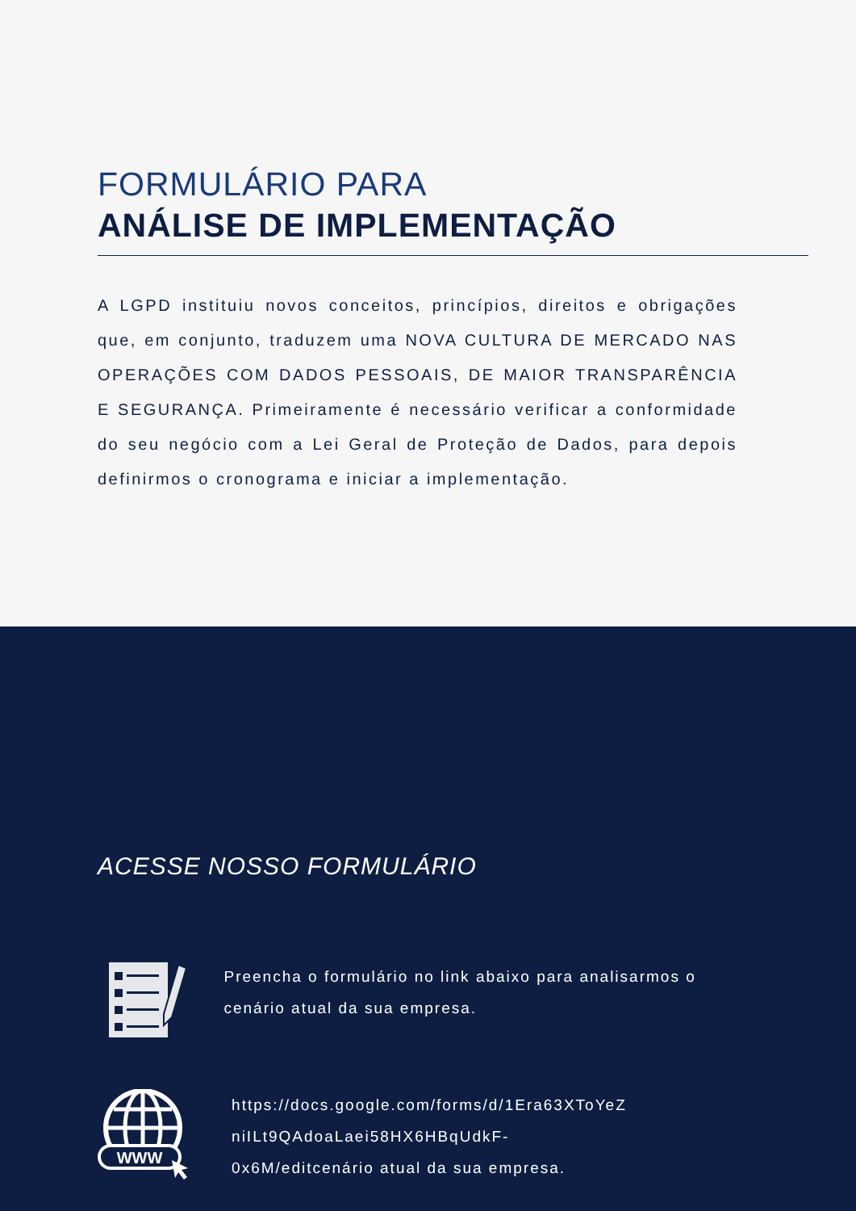FORMULÁRIO PARA
ANÁLISE DE IMPLEMENTAÇÃO
A LGPD instituiu novos conceitos, princípios, direitos e obrigações que, em conjunto, traduzem uma NOVA CULTURA DE MERCADO NAS OPERAÇÕES COM DADOS PESSOAIS, DE MAIOR TRANSPARÊNCIA E SEGURANÇA. Primeiramente é necessário verificar a conformidade do seu negócio com a Lei Geral de Proteção de Dados, para depois definirmos o cronograma e iniciar a implementação.
ACESSE NOSSO FORMULÁRIO
Preencha o formulário no link abaixo para analisarmos o cenário atual da sua empresa.
WWW
https://docs.google.com/forms/d/1Era63XToYeZ niILt9QAdoaLaei58HX6HBqUdkF-
0x6M/editcenário atual da sua empresa.